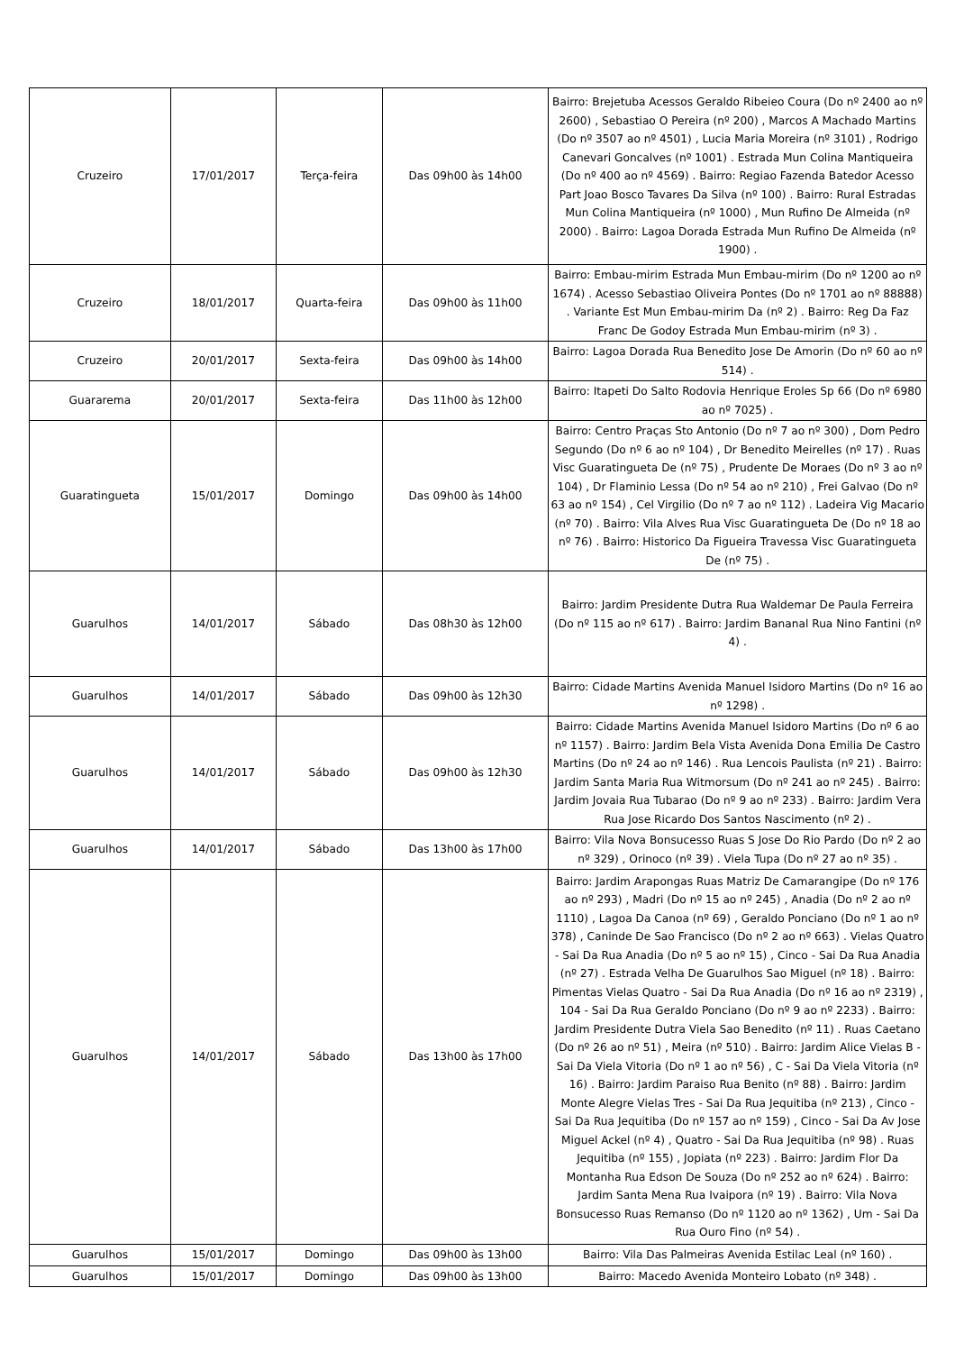| Cruzeiro | 17/01/2017 | Terça-feira | Das 09h00 às 14h00 | Bairro: Brejetuba Acessos Geraldo Ribeieo Coura (Do nº 2400 ao nº 2600) , Sebastiao O Pereira (nº 200) , Marcos A Machado Martins (Do nº 3507 ao nº 4501) , Lucia Maria Moreira (nº 3101) , Rodrigo Canevari Goncalves (nº 1001) . Estrada Mun Colina Mantiqueira (Do nº 400 ao nº 4569) . Bairro: Regiao Fazenda Batedor Acesso Part Joao Bosco Tavares Da Silva (nº 100) . Bairro: Rural Estradas Mun Colina Mantiqueira (nº 1000) , Mun Rufino De Almeida (nº 2000) . Bairro: Lagoa Dorada Estrada Mun Rufino De Almeida (nº 1900) . |
| Cruzeiro | 18/01/2017 | Quarta-feira | Das 09h00 às 11h00 | Bairro: Embau-mirim Estrada Mun Embau-mirim (Do nº 1200 ao nº 1674) . Acesso Sebastiao Oliveira Pontes (Do nº 1701 ao nº 88888) . Variante Est Mun Embau-mirim Da (nº 2) . Bairro: Reg Da Faz Franc De Godoy Estrada Mun Embau-mirim (nº 3) . |
| Cruzeiro | 20/01/2017 | Sexta-feira | Das 09h00 às 14h00 | Bairro: Lagoa Dorada Rua Benedito Jose De Amorin (Do nº 60 ao nº 514) . |
| Guararema | 20/01/2017 | Sexta-feira | Das 11h00 às 12h00 | Bairro: Itapeti Do Salto Rodovia Henrique Eroles Sp 66 (Do nº 6980 ao nº 7025) . |
| Guaratingueta | 15/01/2017 | Domingo | Das 09h00 às 14h00 | Bairro: Centro Praças Sto Antonio (Do nº 7 ao nº 300) , Dom Pedro Segundo (Do nº 6 ao nº 104) , Dr Benedito Meirelles (nº 17) . Ruas Visc Guaratingueta De (nº 75) , Prudente De Moraes (Do nº 3 ao nº 104) , Dr Flaminio Lessa (Do nº 54 ao nº 210) , Frei Galvao (Do nº 63 ao nº 154) , Cel Virgilio (Do nº 7 ao nº 112) . Ladeira Vig Macario (nº 70) . Bairro: Vila Alves Rua Visc Guaratingueta De (Do nº 18 ao nº 76) . Bairro: Historico Da Figueira Travessa Visc Guaratingueta De (nº 75) . |
| Guarulhos | 14/01/2017 | Sábado | Das 08h30 às 12h00 | Bairro: Jardim Presidente Dutra Rua Waldemar De Paula Ferreira (Do nº 115 ao nº 617) . Bairro: Jardim Bananal Rua Nino Fantini (nº 4) . |
| Guarulhos | 14/01/2017 | Sábado | Das 09h00 às 12h30 | Bairro: Cidade Martins Avenida Manuel Isidoro Martins (Do nº 16 ao nº 1298) . |
| Guarulhos | 14/01/2017 | Sábado | Das 09h00 às 12h30 | Bairro: Cidade Martins Avenida Manuel Isidoro Martins (Do nº 6 ao nº 1157) . Bairro: Jardim Bela Vista Avenida Dona Emilia De Castro Martins (Do nº 24 ao nº 146) . Rua Lencois Paulista (nº 21) . Bairro: Jardim Santa Maria Rua Witmorsum (Do nº 241 ao nº 245) . Bairro: Jardim Jovaia Rua Tubarao (Do nº 9 ao nº 233) . Bairro: Jardim Vera Rua Jose Ricardo Dos Santos Nascimento (nº 2) . |
| Guarulhos | 14/01/2017 | Sábado | Das 13h00 às 17h00 | Bairro: Vila Nova Bonsucesso Ruas S Jose Do Rio Pardo (Do nº 2 ao nº 329) , Orinoco (nº 39) . Viela Tupa (Do nº 27 ao nº 35) . |
| Guarulhos | 14/01/2017 | Sábado | Das 13h00 às 17h00 | Bairro: Jardim Arapongas Ruas Matriz De Camarangipe (Do nº 176 ao nº 293) , Madri (Do nº 15 ao nº 245) , Anadia (Do nº 2 ao nº 1110) , Lagoa Da Canoa (nº 69) , Geraldo Ponciano (Do nº 1 ao nº 378) , Caninde De Sao Francisco (Do nº 2 ao nº 663) . Vielas Quatro - Sai Da Rua Anadia (Do nº 5 ao nº 15) , Cinco - Sai Da Rua Anadia (nº 27) . Estrada Velha De Guarulhos Sao Miguel (nº 18) . Bairro: Pimentas Vielas Quatro - Sai Da Rua Anadia (Do nº 16 ao nº 2319) , 104 - Sai Da Rua Geraldo Ponciano (Do nº 9 ao nº 2233) . Bairro: Jardim Presidente Dutra Viela Sao Benedito (nº 11) . Ruas Caetano (Do nº 26 ao nº 51) , Meira (nº 510) . Bairro: Jardim Alice Vielas B - Sai Da Viela Vitoria (Do nº 1 ao nº 56) , C - Sai Da Viela Vitoria (nº 16) . Bairro: Jardim Paraiso Rua Benito (nº 88) . Bairro: Jardim Monte Alegre Vielas Tres - Sai Da Rua Jequitiba (nº 213) , Cinco - Sai Da Rua Jequitiba (Do nº 157 ao nº 159) , Cinco - Sai Da Av Jose Miguel Ackel (nº 4) , Quatro - Sai Da Rua Jequitiba (nº 98) . Ruas Jequitiba (nº 155) , Jopiata (nº 223) . Bairro: Jardim Flor Da Montanha Rua Edson De Souza (Do nº 252 ao nº 624) . Bairro: Jardim Santa Mena Rua Ivaipora (nº 19) . Bairro: Vila Nova Bonsucesso Ruas Remanso (Do nº 1120 ao nº 1362) , Um - Sai Da Rua Ouro Fino (nº 54) . |
| Guarulhos | 15/01/2017 | Domingo | Das 09h00 às 13h00 | Bairro: Vila Das Palmeiras Avenida Estilac Leal (nº 160) . |
| Guarulhos | 15/01/2017 | Domingo | Das 09h00 às 13h00 | Bairro: Macedo Avenida Monteiro Lobato (nº 348) . |